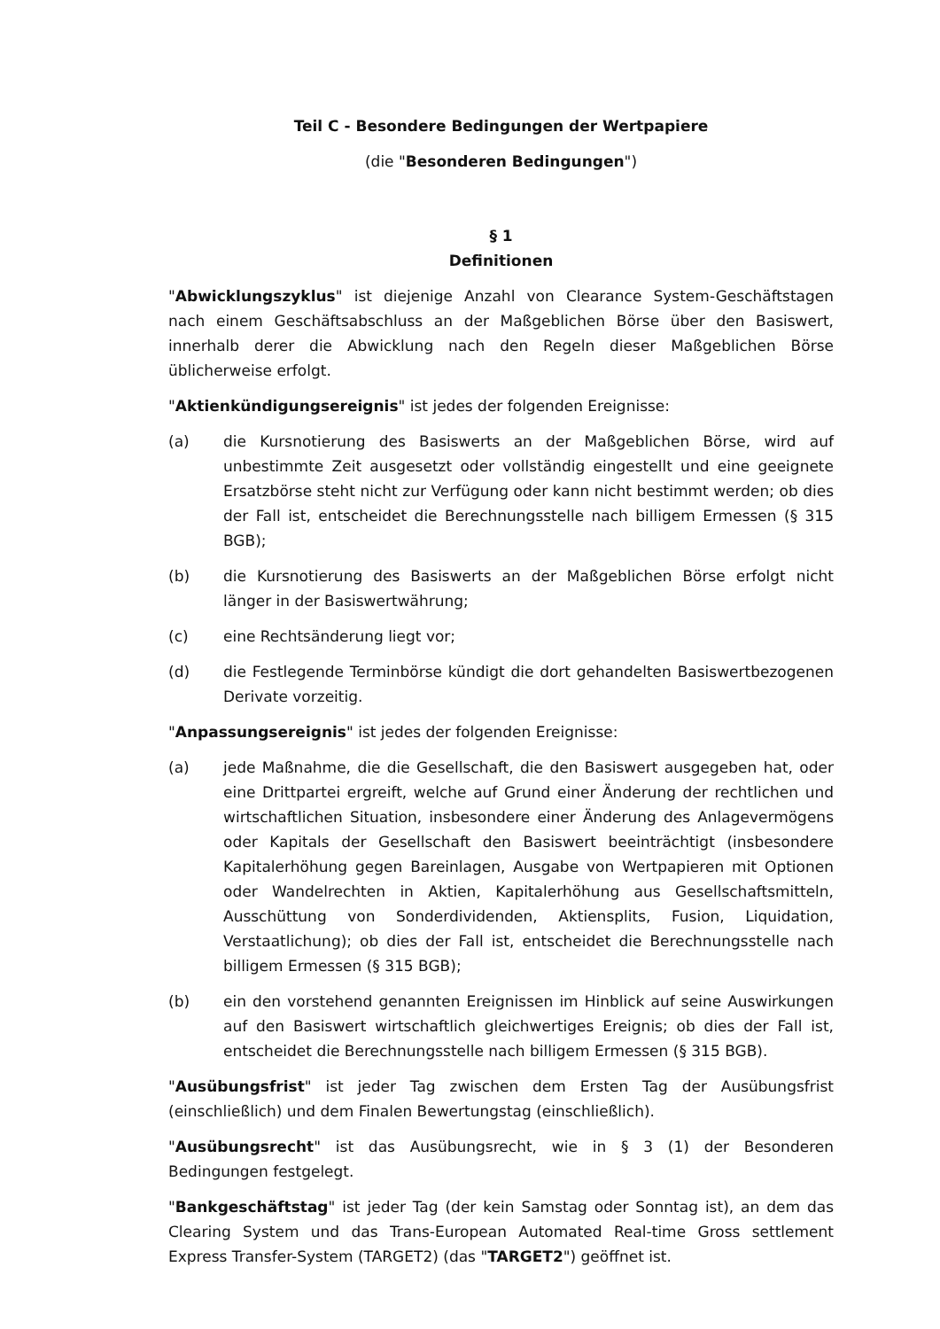Teil C - Besondere Bedingungen der Wertpapiere
(die "Besonderen Bedingungen")
§ 1
Definitionen
"Abwicklungszyklus" ist diejenige Anzahl von Clearance System-Geschäftstagen nach einem Geschäftsabschluss an der Maßgeblichen Börse über den Basiswert, innerhalb derer die Abwicklung nach den Regeln dieser Maßgeblichen Börse üblicherweise erfolgt.
"Aktienkündigungsereignis" ist jedes der folgenden Ereignisse:
(a) die Kursnotierung des Basiswerts an der Maßgeblichen Börse, wird auf unbestimmte Zeit ausgesetzt oder vollständig eingestellt und eine geeignete Ersatzbörse steht nicht zur Verfügung oder kann nicht bestimmt werden; ob dies der Fall ist, entscheidet die Berechnungsstelle nach billigem Ermessen (§ 315 BGB);
(b) die Kursnotierung des Basiswerts an der Maßgeblichen Börse erfolgt nicht länger in der Basiswertwährung;
(c) eine Rechtsänderung liegt vor;
(d) die Festlegende Terminbörse kündigt die dort gehandelten Basiswertbezogenen Derivate vorzeitig.
"Anpassungsereignis" ist jedes der folgenden Ereignisse:
(a) jede Maßnahme, die die Gesellschaft, die den Basiswert ausgegeben hat, oder eine Drittpartei ergreift, welche auf Grund einer Änderung der rechtlichen und wirtschaftlichen Situation, insbesondere einer Änderung des Anlagevermögens oder Kapitals der Gesellschaft den Basiswert beeinträchtigt (insbesondere Kapitalerhöhung gegen Bareinlagen, Ausgabe von Wertpapieren mit Optionen oder Wandelrechten in Aktien, Kapitalerhöhung aus Gesellschaftsmitteln, Ausschüttung von Sonderdividenden, Aktiensplits, Fusion, Liquidation, Verstaatlichung); ob dies der Fall ist, entscheidet die Berechnungsstelle nach billigem Ermessen (§ 315 BGB);
(b) ein den vorstehend genannten Ereignissen im Hinblick auf seine Auswirkungen auf den Basiswert wirtschaftlich gleichwertiges Ereignis; ob dies der Fall ist, entscheidet die Berechnungsstelle nach billigem Ermessen (§ 315 BGB).
"Ausübungsfrist" ist jeder Tag zwischen dem Ersten Tag der Ausübungsfrist (einschließlich) und dem Finalen Bewertungstag (einschließlich).
"Ausübungsrecht" ist das Ausübungsrecht, wie in § 3 (1) der Besonderen Bedingungen festgelegt.
"Bankgeschäftstag" ist jeder Tag (der kein Samstag oder Sonntag ist), an dem das Clearing System und das Trans-European Automated Real-time Gross settlement Express Transfer-System (TARGET2) (das "TARGET2") geöffnet ist.